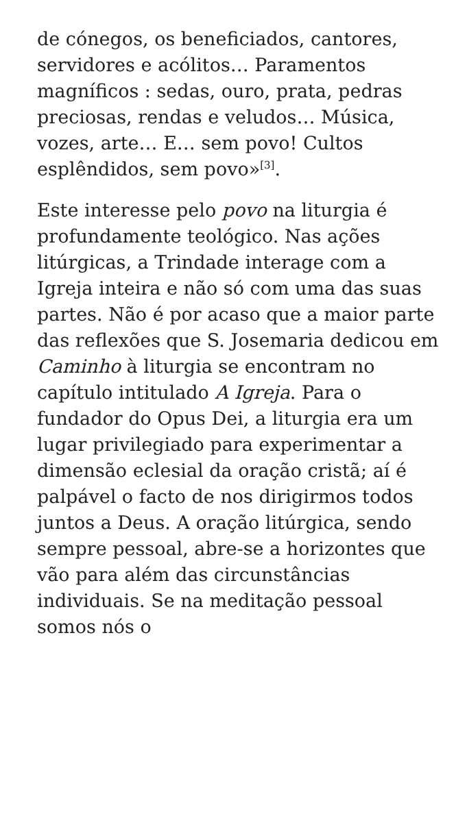de cónegos, os beneficiados, cantores, servidores e acólitos… Paramentos magníficos : sedas, ouro, prata, pedras preciosas, rendas e veludos… Música, vozes, arte… E… sem povo! Cultos esplêndidos, sem povo»<sup>[3]</sup>.
Este interesse pelo povo na liturgia é profundamente teológico. Nas ações litúrgicas, a Trindade interage com a Igreja inteira e não só com uma das suas partes. Não é por acaso que a maior parte das reflexões que S. Josemaria dedicou em Caminho à liturgia se encontram no capítulo intitulado A Igreja. Para o fundador do Opus Dei, a liturgia era um lugar privilegiado para experimentar a dimensão eclesial da oração cristã; aí é palpável o facto de nos dirigirmos todos juntos a Deus. A oração litúrgica, sendo sempre pessoal, abre-se a horizontes que vão para além das circunstâncias individuais. Se na meditação pessoal somos nós o